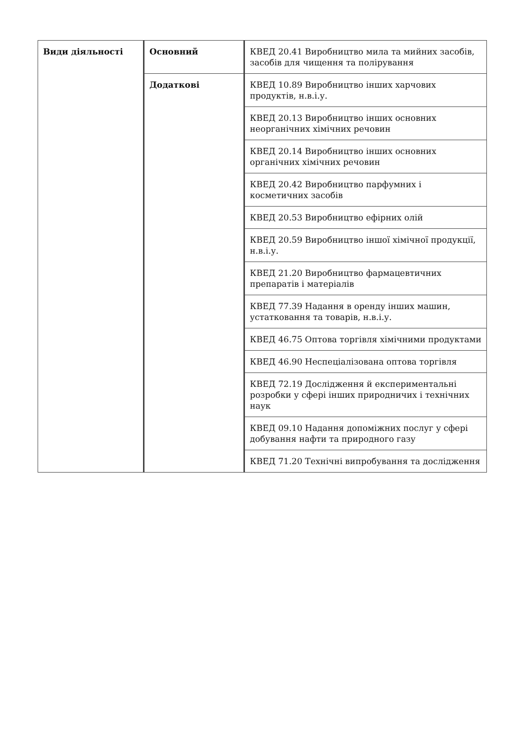| Види діяльності | Основний | КВЕД 20.41 Виробництво мила та мийних засобів, засобів для чищення та полірування |
| | Додаткові | КВЕД 10.89 Виробництво інших харчових продуктів, н.в.і.у. |
| | | КВЕД 20.13 Виробництво інших основних неорганічних хімічних речовин |
| | | КВЕД 20.14 Виробництво інших основних органічних хімічних речовин |
| | | КВЕД 20.42 Виробництво парфумних і косметичних засобів |
| | | КВЕД 20.53 Виробництво ефірних олій |
| | | КВЕД 20.59 Виробництво іншої хімічної продукції, н.в.і.у. |
| | | КВЕД 21.20 Виробництво фармацевтичних препаратів і матеріалів |
| | | КВЕД 77.39 Надання в оренду інших машин, устатковання та товарів, н.в.і.у. |
| | | КВЕД 46.75 Оптова торгівля хімічними продуктами |
| | | КВЕД 46.90 Неспеціалізована оптова торгівля |
| | | КВЕД 72.19 Дослідження й експериментальні розробки у сфері інших природничих і технічних наук |
| | | КВЕД 09.10 Надання допоміжних послуг у сфері добування нафти та природного газу |
| | | КВЕД 71.20 Технічні випробування та дослідження |